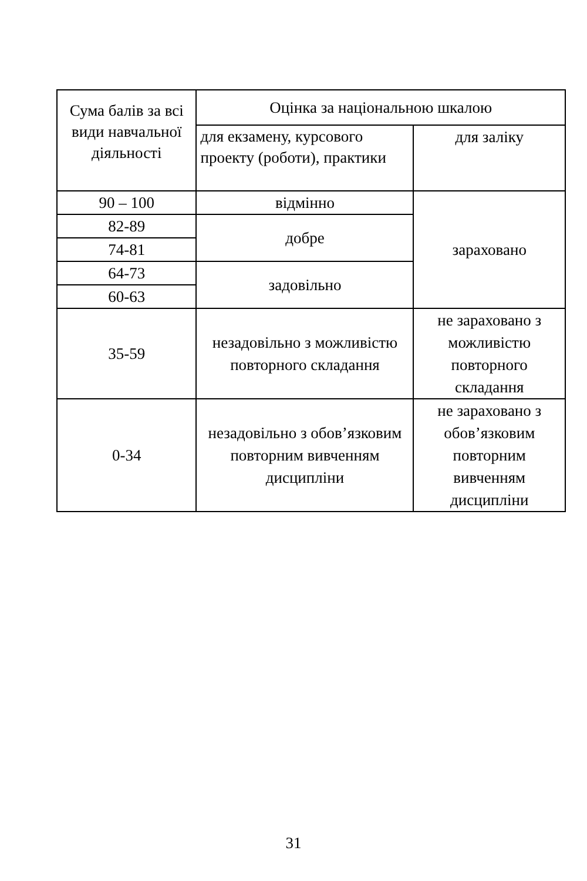| Сума балів за всі види навчальної діяльності | Оцінка за національною шкалою | |
| --- | --- | --- |
| | для екзамену, курсового проекту (роботи), практики | для заліку |
| 90 – 100 | відмінно | зараховано |
| 82-89 | добре | |
| 74-81 | | |
| 64-73 | задовільно | |
| 60-63 | | |
| 35-59 | незадовільно з можливістю повторного складання | не зараховано з можливістю повторного складання |
| 0-34 | незадовільно з обов’язковим повторним вивченням дисципліни | не зараховано з обов’язковим повторним вивченням дисципліни |
31